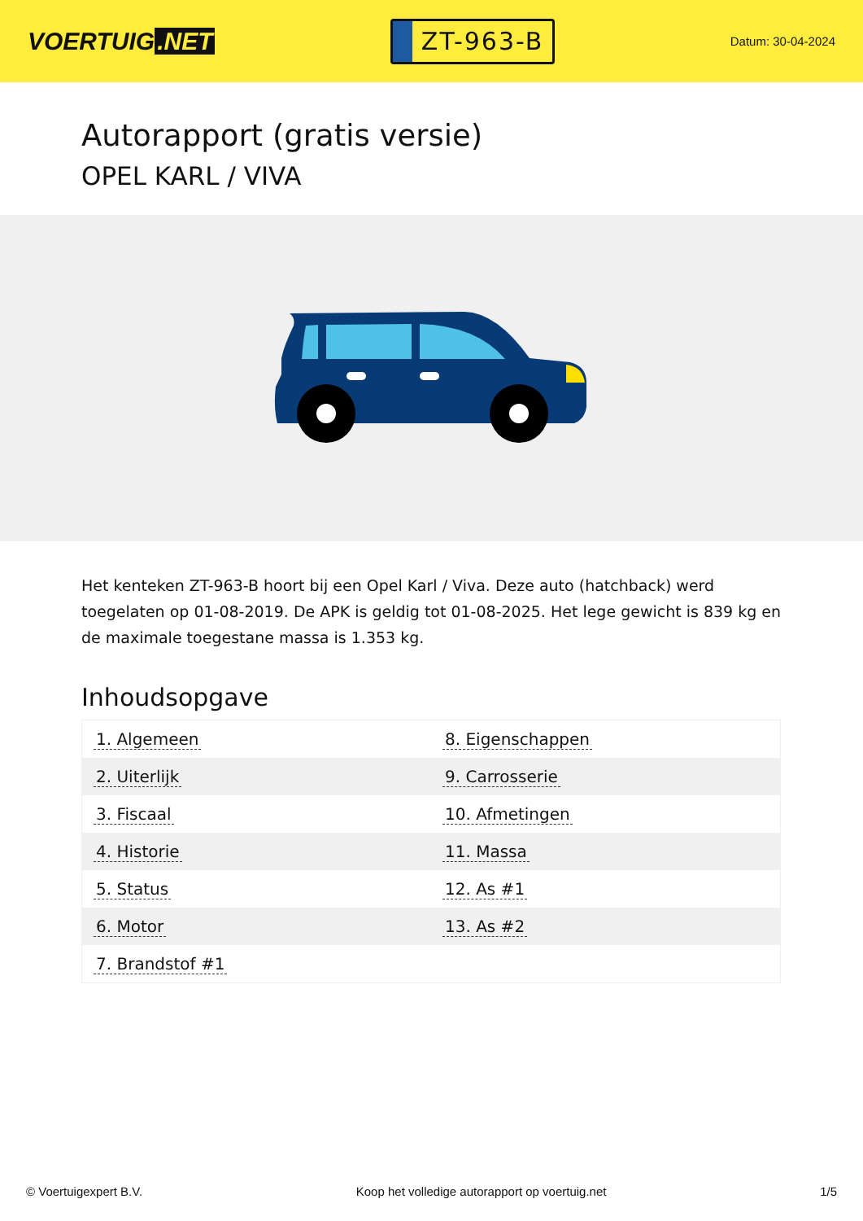VOERTUIG.NET
ZT-963-B
Datum: 30-04-2024
Autorapport (gratis versie)
OPEL KARL / VIVA
Het kenteken ZT-963-B hoort bij een Opel Karl / Viva. Deze auto (hatchback) werd toegelaten op 01-08-2019. De APK is geldig tot 01-08-2025. Het lege gewicht is 839 kg en de maximale toegestane massa is 1.353 kg.
Inhoudsopgave
| 1. Algemeen | 8. Eigenschappen |
| 2. Uiterlijk | 9. Carrosserie |
| 3. Fiscaal | 10. Afmetingen |
| 4. Historie | 11. Massa |
| 5. Status | 12. As #1 |
| 6. Motor | 13. As #2 |
| 7. Brandstof #1 | |
© Voertuigexpert B.V. Koop het volledige autorapport op voertuig.net 1/5